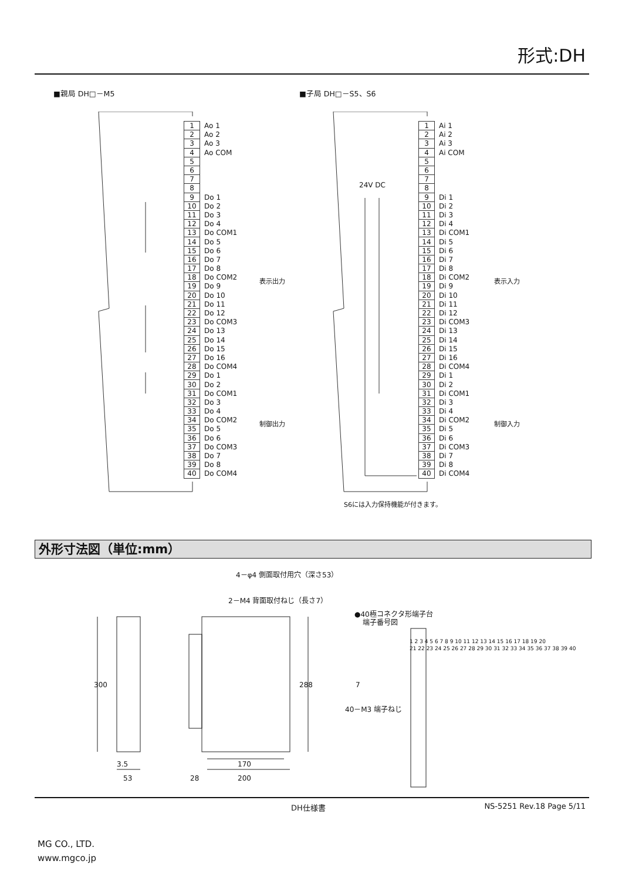形式:DH
■親局 DH□－M5 ■子局 DH□－S5、S6
| 1 | Ao 1 | |
| 2 | Ao 2 | |
| 3 | Ao 3 | |
| 4 | Ao COM | |
| 5 | | |
| 6 | | |
| 7 | | |
| 8 | | |
| 9 | Do 1 | 表示出力 |
| 10 | Do 2 | |
| 11 | Do 3 | |
| 12 | Do 4 | |
| 13 | Do COM1 | |
| 14 | Do 5 | |
| 15 | Do 6 | |
| 16 | Do 7 | |
| 17 | Do 8 | |
| 18 | Do COM2 | |
| 19 | Do 9 | |
| 20 | Do 10 | |
| 21 | Do 11 | |
| 22 | Do 12 | |
| 23 | Do COM3 | |
| 24 | Do 13 | |
| 25 | Do 14 | |
| 26 | Do 15 | |
| 27 | Do 16 | |
| 28 | Do COM4 | |
| 29 | Do 1 | 制御出力 |
| 30 | Do 2 | |
| 31 | Do COM1 | |
| 32 | Do 3 | |
| 33 | Do 4 | |
| 34 | Do COM2 | |
| 35 | Do 5 | |
| 36 | Do 6 | |
| 37 | Do COM3 | |
| 38 | Do 7 | |
| 39 | Do 8 | |
| 40 | Do COM4 | |
24V DC
| 1 | Ai 1 | |
| 2 | Ai 2 | |
| 3 | Ai 3 | |
| 4 | Ai COM | |
| 5 | | |
| 6 | | |
| 7 | | |
| 8 | | |
| 9 | Di 1 | 表示入力 |
| 10 | Di 2 | |
| 11 | Di 3 | |
| 12 | Di 4 | |
| 13 | Di COM1 | |
| 14 | Di 5 | |
| 15 | Di 6 | |
| 16 | Di 7 | |
| 17 | Di 8 | |
| 18 | Di COM2 | |
| 19 | Di 9 | |
| 20 | Di 10 | |
| 21 | Di 11 | |
| 22 | Di 12 | |
| 23 | Di COM3 | |
| 24 | Di 13 | |
| 25 | Di 14 | |
| 26 | Di 15 | |
| 27 | Di 16 | |
| 28 | Di COM4 | |
| 29 | Di 1 | 制御入力 |
| 30 | Di 2 | |
| 31 | Di COM1 | |
| 32 | Di 3 | |
| 33 | Di 4 | |
| 34 | Di COM2 | |
| 35 | Di 5 | |
| 36 | Di 6 | |
| 37 | Di COM3 | |
| 38 | Di 7 | |
| 39 | Di 8 | |
| 40 | Di COM4 | |
S6には入力保持機能が付きます。
外形寸法図（単位:mm）
4－φ4 側面取付用穴（深さ53）
2－M4 背面取付ねじ（長さ7）
300
288
3.5
53
170
28
200
●40極コネクタ形端子台
端子番号図
7
40－M3 端子ねじ
1 2 3 4 5 6 7 8 9 10 11 12 13 14 15 16 17 18 19 20
21 22 23 24 25 26 27 28 29 30 31 32 33 34 35 36 37 38 39 40
DH仕様書 NS-5251 Rev.18 Page 5/11
MG CO., LTD.
www.mgco.jp